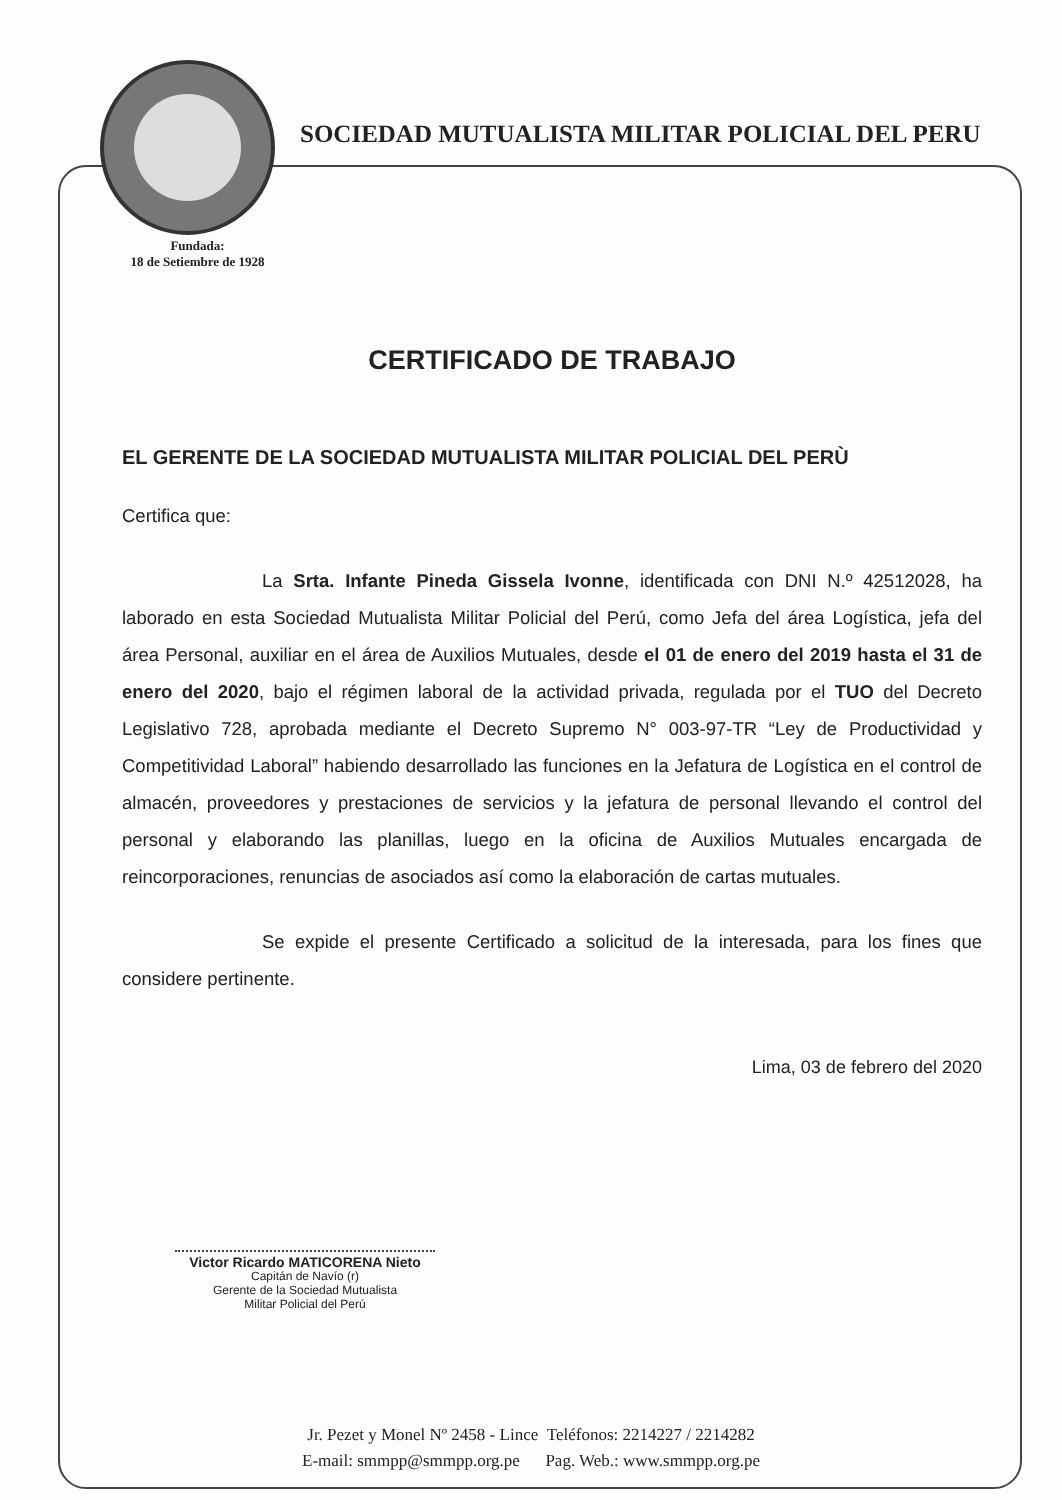SOCIEDAD MUTUALISTA MILITAR POLICIAL DEL PERU
Fundada:
18 de Setiembre de 1928
CERTIFICADO DE TRABAJO
EL GERENTE DE LA SOCIEDAD MUTUALISTA MILITAR POLICIAL DEL PERÙ
Certifica que:
La Srta. Infante Pineda Gissela Ivonne, identificada con DNI N.º 42512028, ha laborado en esta Sociedad Mutualista Militar Policial del Perú, como Jefa del área Logística, jefa del área Personal, auxiliar en el área de Auxilios Mutuales, desde el 01 de enero del 2019 hasta el 31 de enero del 2020, bajo el régimen laboral de la actividad privada, regulada por el TUO del Decreto Legislativo 728, aprobada mediante el Decreto Supremo N° 003-97-TR “Ley de Productividad y Competitividad Laboral” habiendo desarrollado las funciones en la Jefatura de Logística en el control de almacén, proveedores y prestaciones de servicios y la jefatura de personal llevando el control del personal y elaborando las planillas, luego en la oficina de Auxilios Mutuales encargada de reincorporaciones, renuncias de asociados así como la elaboración de cartas mutuales.
Se expide el presente Certificado a solicitud de la interesada, para los fines que considere pertinente.
Lima, 03 de febrero del 2020
Victor Ricardo MATICORENA Nieto
Capitán de Navío (r)
Gerente de la Sociedad Mutualista
Militar Policial del Perú
Jr. Pezet y Monel Nº 2458 - Lince Teléfonos: 2214227 / 2214282
E-mail: smmpp@smmpp.org.pe Pag. Web.: www.smmpp.org.pe